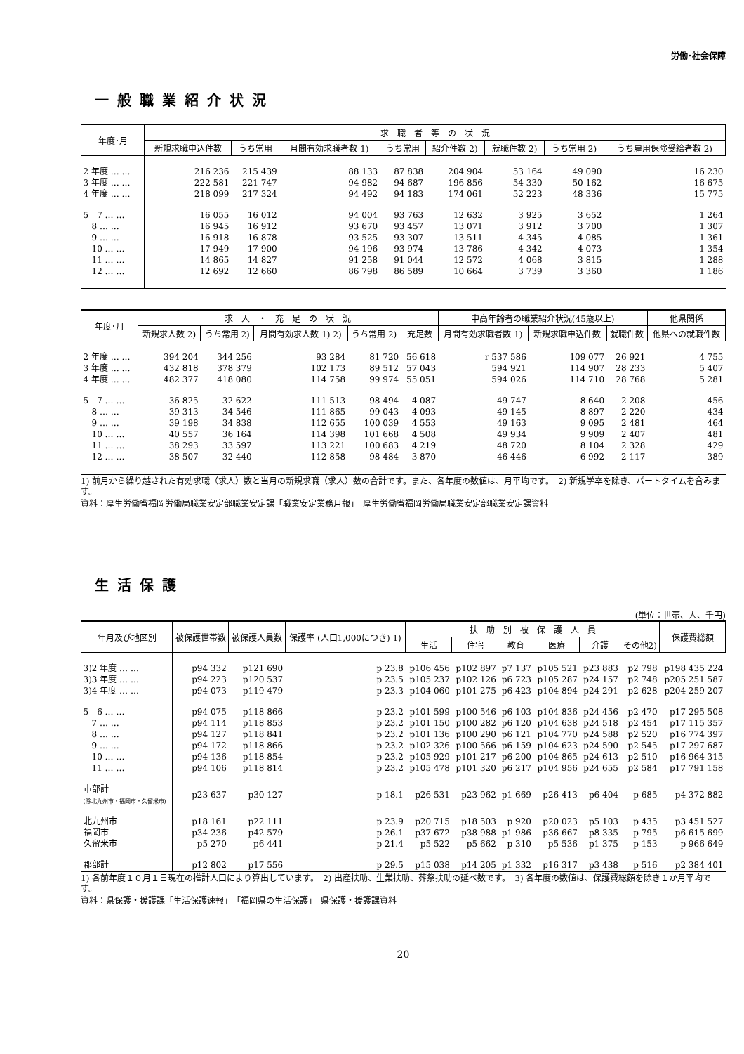労働･社会保障
一般職業紹介状況
| 年度･月 | 求 職 者 等 の 状 況 | | | | | | | |
| --- | --- | --- | --- | --- | --- | --- | --- | --- |
| | 新規求職申込件数 | うち常用 | 月間有効求職者数 1) | うち常用 | 紹介件数 2) | 就職件数 2) | うち常用 2) | うち雇用保険受給者数 2) |
| 2 年度 … … | 216 236 | 215 439 | 88 133 | 87 838 | 204 904 | 53 164 | 49 090 | 16 230 |
| 3 年度 … … | 222 581 | 221 747 | 94 982 | 94 687 | 196 856 | 54 330 | 50 162 | 16 675 |
| 4 年度 … … | 218 099 | 217 324 | 94 492 | 94 183 | 174 061 | 52 223 | 48 336 | 15 775 |
| 5 7 … … | 16 055 | 16 012 | 94 004 | 93 763 | 12 632 | 3 925 | 3 652 | 1 264 |
| 8 … … | 16 945 | 16 912 | 93 670 | 93 457 | 13 071 | 3 912 | 3 700 | 1 307 |
| 9 … … | 16 918 | 16 878 | 93 525 | 93 307 | 13 511 | 4 345 | 4 085 | 1 361 |
| 10 … … | 17 949 | 17 900 | 94 196 | 93 974 | 13 786 | 4 342 | 4 073 | 1 354 |
| 11 … … | 14 865 | 14 827 | 91 258 | 91 044 | 12 572 | 4 068 | 3 815 | 1 288 |
| 12 … … | 12 692 | 12 660 | 86 798 | 86 589 | 10 664 | 3 739 | 3 360 | 1 186 |
| 年度･月 | 求 人 ・ 充 足 の 状 況 | | | | | 中高年齢者の職業紹介状況(45歳以上) | | | 他県関係 |
| --- | --- | --- | --- | --- | --- | --- | --- | --- | --- |
| | 新規求人数 2) | うち常用 2) | 月間有効求人数 1) 2) | うち常用 2) | 充足数 | 月間有効求職者数 1) | 新規求職申込件数 | 就職件数 | 他県への就職件数 |
| 2 年度 … … | 394 204 | 344 256 | 93 284 | 81 720 | 56 618 | r 537 586 | 109 077 | 26 921 | 4 755 |
| 3 年度 … … | 432 818 | 378 379 | 102 173 | 89 512 | 57 043 | 594 921 | 114 907 | 28 233 | 5 407 |
| 4 年度 … … | 482 377 | 418 080 | 114 758 | 99 974 | 55 051 | 594 026 | 114 710 | 28 768 | 5 281 |
| 5 7 … … | 36 825 | 32 622 | 111 513 | 98 494 | 4 087 | 49 747 | 8 640 | 2 208 | 456 |
| 8 … … | 39 313 | 34 546 | 111 865 | 99 043 | 4 093 | 49 145 | 8 897 | 2 220 | 434 |
| 9 … … | 39 198 | 34 838 | 112 655 | 100 039 | 4 553 | 49 163 | 9 095 | 2 481 | 464 |
| 10 … … | 40 557 | 36 164 | 114 398 | 101 668 | 4 508 | 49 934 | 9 909 | 2 407 | 481 |
| 11 … … | 38 293 | 33 597 | 113 221 | 100 683 | 4 219 | 48 720 | 8 104 | 2 328 | 429 |
| 12 … … | 38 507 | 32 440 | 112 858 | 98 484 | 3 870 | 46 446 | 6 992 | 2 117 | 389 |
1) 前月から繰り越された有効求職（求人）数と当月の新規求職（求人）数の合計です。また、各年度の数値は、月平均です。　2) 新規学卒を除き、パートタイムを含みます。
資料：厚生労働省福岡労働局職業安定部職業安定課「職業安定業務月報」　厚生労働省福岡労働局職業安定部職業安定課資料
生活保護
(単位：世帯、人、千円)
| 年月及び地区別 | 被保護世帯数 | 被保護人員数 | 保護率 (人口1,000につき) 1) | 扶 助 別 被 保 護 人 員 | | | | | | 保護費総額 |
| --- | --- | --- | --- | --- | --- | --- | --- | --- | --- | --- |
| | | | | 生活 | 住宅 | 教育 | 医療 | 介護 | その他2) | |
| 3)2 年度 … … | p94 332 | p121 690 | p 23.8 | p106 456 | p102 897 | p7 137 | p105 521 | p23 883 | p2 798 | p198 435 224 |
| 3)3 年度 … … | p94 223 | p120 537 | p 23.5 | p105 237 | p102 126 | p6 723 | p105 287 | p24 157 | p2 748 | p205 251 587 |
| 3)4 年度 … … | p94 073 | p119 479 | p 23.3 | p104 060 | p101 275 | p6 423 | p104 894 | p24 291 | p2 628 | p204 259 207 |
| 5 6 … … | p94 075 | p118 866 | p 23.2 | p101 599 | p100 546 | p6 103 | p104 836 | p24 456 | p2 470 | p17 295 508 |
| 7 … … | p94 114 | p118 853 | p 23.2 | p101 150 | p100 282 | p6 120 | p104 638 | p24 518 | p2 454 | p17 115 357 |
| 8 … … | p94 127 | p118 841 | p 23.2 | p101 136 | p100 290 | p6 121 | p104 770 | p24 588 | p2 520 | p16 774 397 |
| 9 … … | p94 172 | p118 866 | p 23.2 | p102 326 | p100 566 | p6 159 | p104 623 | p24 590 | p2 545 | p17 297 687 |
| 10 … … | p94 136 | p118 854 | p 23.2 | p105 929 | p101 217 | p6 200 | p104 865 | p24 613 | p2 510 | p16 964 315 |
| 11 … … | p94 106 | p118 814 | p 23.2 | p105 478 | p101 320 | p6 217 | p104 956 | p24 655 | p2 584 | p17 791 158 |
| 市部計 (除北九州市・福岡市・久留米市) | p23 637 | p30 127 | p 18.1 | p26 531 | p23 962 | p1 669 | p26 413 | p6 404 | p 685 | p4 372 882 |
| 北九州市 | p18 161 | p22 111 | p 23.9 | p20 715 | p18 503 | p 920 | p20 023 | p5 103 | p 435 | p3 451 527 |
| 福岡市 | p34 236 | p42 579 | p 26.1 | p37 672 | p38 988 | p1 986 | p36 667 | p8 335 | p 795 | p6 615 699 |
| 久留米市 | p5 270 | p6 441 | p 21.4 | p5 522 | p5 662 | p 310 | p5 536 | p1 375 | p 153 | p 966 649 |
| 郡部計 | p12 802 | p17 556 | p 29.5 | p15 038 | p14 205 | p1 332 | p16 317 | p3 438 | p 516 | p2 384 401 |
1) 各前年度１０月１日現在の推計人口により算出しています。　2) 出産扶助、生業扶助、葬祭扶助の延べ数です。　3) 各年度の数値は、保護費総額を除き１か月平均です。
資料：県保護・援護課「生活保護速報」　「福岡県の生活保護」　県保護・援護課資料
20